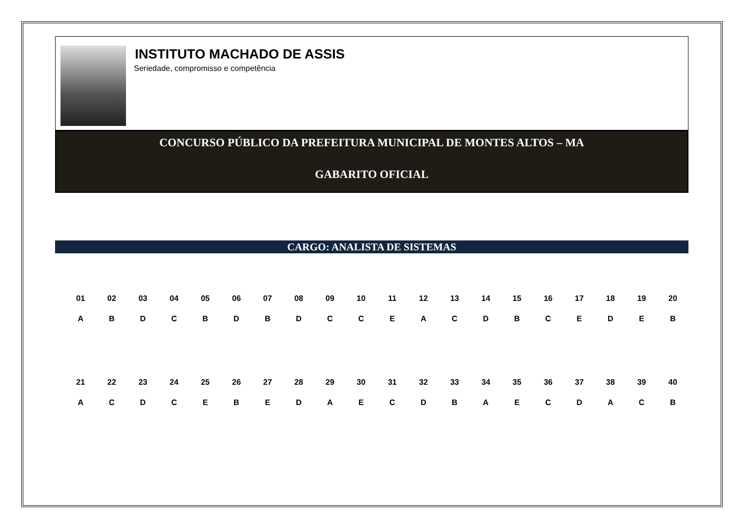INSTITUTO MACHADO DE ASSIS
Seriedade, compromisso e competência
CONCURSO PÚBLICO DA PREFEITURA MUNICIPAL DE MONTES ALTOS – MA
GABARITO OFICIAL
CARGO: ANALISTA DE SISTEMAS
| 01 | 02 | 03 | 04 | 05 | 06 | 07 | 08 | 09 | 10 | 11 | 12 | 13 | 14 | 15 | 16 | 17 | 18 | 19 | 20 |
| --- | --- | --- | --- | --- | --- | --- | --- | --- | --- | --- | --- | --- | --- | --- | --- | --- | --- | --- | --- |
| A | B | D | C | B | D | B | D | C | C | E | A | C | D | B | C | E | D | E | B |
| 21 | 22 | 23 | 24 | 25 | 26 | 27 | 28 | 29 | 30 | 31 | 32 | 33 | 34 | 35 | 36 | 37 | 38 | 39 | 40 |
| A | C | D | C | E | B | E | D | A | E | C | D | B | A | E | C | D | A | C | B |